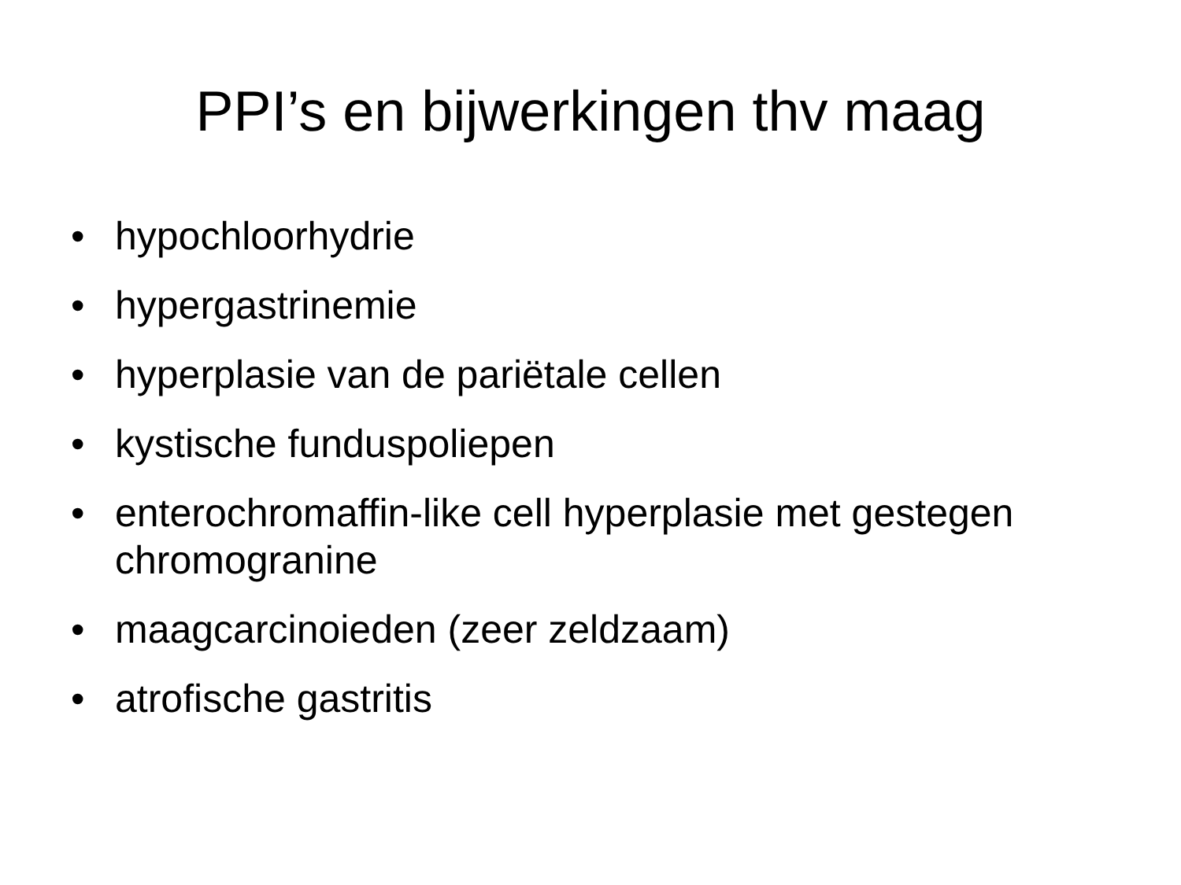PPI’s en bijwerkingen thv maag
• hypochloorhydrie
• hypergastrinemie
• hyperplasie van de pariëtale cellen
• kystische funduspoliepen
• enterochromaffin-like cell hyperplasie met gestegen chromogranine
• maagcarcinoieden (zeer zeldzaam)
• atrofische gastritis